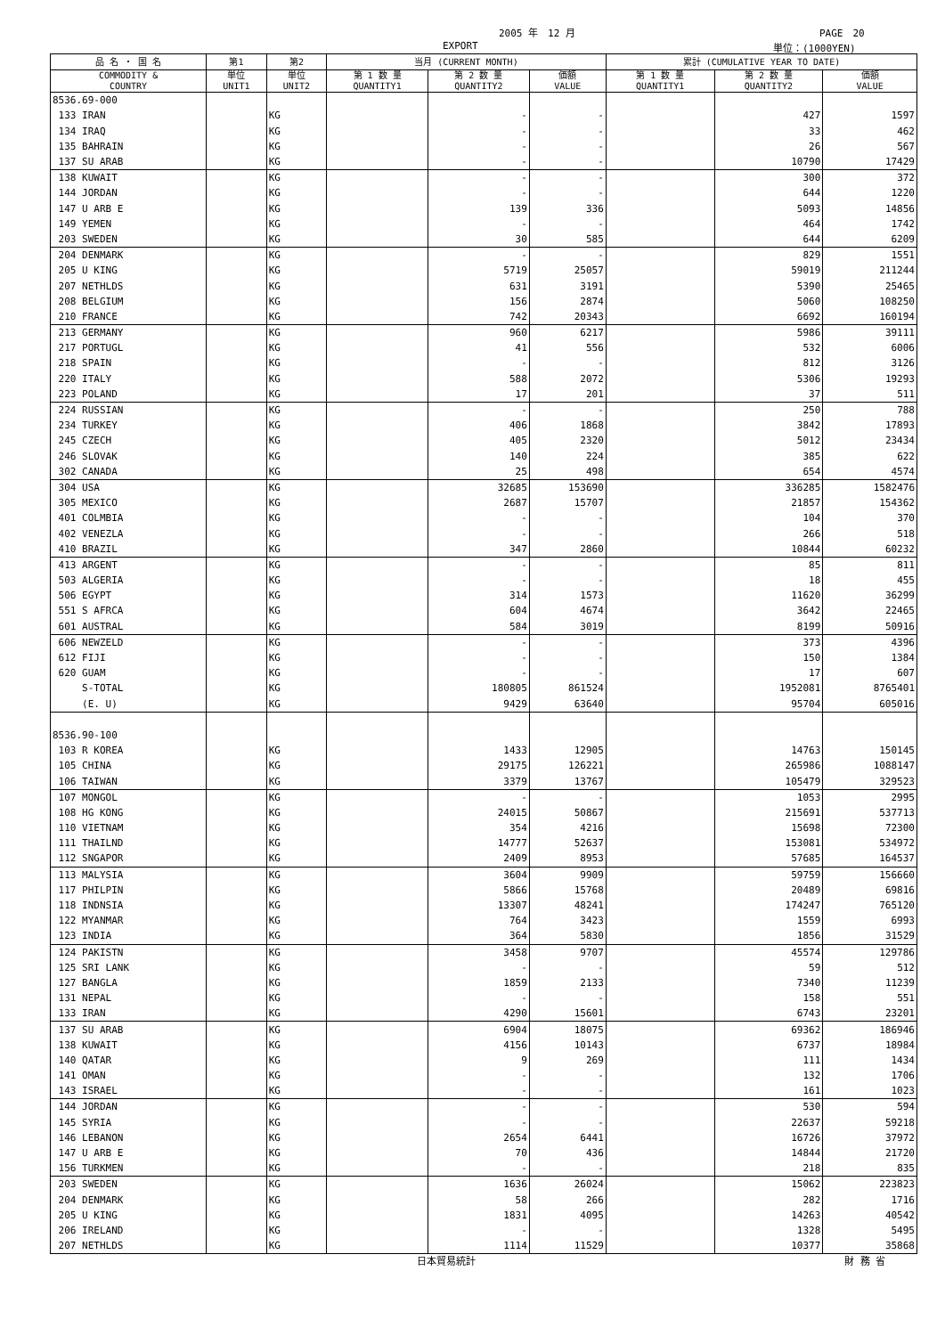2005 年　12 月 PAGE　20
EXPORT 単位：(1000YEN)
| 品 名 ・ 国 名 | 第1 | 第2 | 当月 (CURRENT MONTH) | | | 累計 (CUMULATIVE YEAR TO DATE) | | |
| --- | --- | --- | --- | --- | --- | --- | --- | --- |
| COMMODITY & COUNTRY | 単位 UNIT1 | 単位 UNIT2 | 第 1 数 量 QUANTITY1 | 第 2 数 量 QUANTITY2 | 価額 VALUE | 第 1 数 量 QUANTITY1 | 第 2 数 量 QUANTITY2 | 価額 VALUE |
| 8536.69-000 | | | | | | | | |
| 133 IRAN | | KG | | - | - | | 427 | 1597 |
| 134 IRAQ | | KG | | - | - | | 33 | 462 |
| 135 BAHRAIN | | KG | | - | - | | 26 | 567 |
| 137 SU ARAB | | KG | | - | - | | 10790 | 17429 |
| 138 KUWAIT | | KG | | - | - | | 300 | 372 |
| 144 JORDAN | | KG | | - | - | | 644 | 1220 |
| 147 U ARB E | | KG | | 139 | 336 | | 5093 | 14856 |
| 149 YEMEN | | KG | | - | - | | 464 | 1742 |
| 203 SWEDEN | | KG | | 30 | 585 | | 644 | 6209 |
| 204 DENMARK | | KG | | - | - | | 829 | 1551 |
| 205 U KING | | KG | | 5719 | 25057 | | 59019 | 211244 |
| 207 NETHLDS | | KG | | 631 | 3191 | | 5390 | 25465 |
| 208 BELGIUM | | KG | | 156 | 2874 | | 5060 | 108250 |
| 210 FRANCE | | KG | | 742 | 20343 | | 6692 | 160194 |
| 213 GERMANY | | KG | | 960 | 6217 | | 5986 | 39111 |
| 217 PORTUGL | | KG | | 41 | 556 | | 532 | 6006 |
| 218 SPAIN | | KG | | - | - | | 812 | 3126 |
| 220 ITALY | | KG | | 588 | 2072 | | 5306 | 19293 |
| 223 POLAND | | KG | | 17 | 201 | | 37 | 511 |
| 224 RUSSIAN | | KG | | - | - | | 250 | 788 |
| 234 TURKEY | | KG | | 406 | 1868 | | 3842 | 17893 |
| 245 CZECH | | KG | | 405 | 2320 | | 5012 | 23434 |
| 246 SLOVAK | | KG | | 140 | 224 | | 385 | 622 |
| 302 CANADA | | KG | | 25 | 498 | | 654 | 4574 |
| 304 USA | | KG | | 32685 | 153690 | | 336285 | 1582476 |
| 305 MEXICO | | KG | | 2687 | 15707 | | 21857 | 154362 |
| 401 COLMBIA | | KG | | - | - | | 104 | 370 |
| 402 VENEZLA | | KG | | - | - | | 266 | 518 |
| 410 BRAZIL | | KG | | 347 | 2860 | | 10844 | 60232 |
| 413 ARGENT | | KG | | - | - | | 85 | 811 |
| 503 ALGERIA | | KG | | - | - | | 18 | 455 |
| 506 EGYPT | | KG | | 314 | 1573 | | 11620 | 36299 |
| 551 S AFRCA | | KG | | 604 | 4674 | | 3642 | 22465 |
| 601 AUSTRAL | | KG | | 584 | 3019 | | 8199 | 50916 |
| 606 NEWZELD | | KG | | - | - | | 373 | 4396 |
| 612 FIJI | | KG | | - | - | | 150 | 1384 |
| 620 GUAM | | KG | | - | - | | 17 | 607 |
| S-TOTAL | | KG | | 180805 | 861524 | | 1952081 | 8765401 |
| (E. U) | | KG | | 9429 | 63640 | | 95704 | 605016 |
| 8536.90-100 | | | | | | | | |
| 103 R KOREA | | KG | | 1433 | 12905 | | 14763 | 150145 |
| 105 CHINA | | KG | | 29175 | 126221 | | 265986 | 1088147 |
| 106 TAIWAN | | KG | | 3379 | 13767 | | 105479 | 329523 |
| 107 MONGOL | | KG | | - | - | | 1053 | 2995 |
| 108 HG KONG | | KG | | 24015 | 50867 | | 215691 | 537713 |
| 110 VIETNAM | | KG | | 354 | 4216 | | 15698 | 72300 |
| 111 THAILND | | KG | | 14777 | 52637 | | 153081 | 534972 |
| 112 SNGAPOR | | KG | | 2409 | 8953 | | 57685 | 164537 |
| 113 MALYSIA | | KG | | 3604 | 9909 | | 59759 | 156660 |
| 117 PHILPIN | | KG | | 5866 | 15768 | | 20489 | 69816 |
| 118 INDNSIA | | KG | | 13307 | 48241 | | 174247 | 765120 |
| 122 MYANMAR | | KG | | 764 | 3423 | | 1559 | 6993 |
| 123 INDIA | | KG | | 364 | 5830 | | 1856 | 31529 |
| 124 PAKISTN | | KG | | 3458 | 9707 | | 45574 | 129786 |
| 125 SRI LANK | | KG | | - | - | | 59 | 512 |
| 127 BANGLA | | KG | | 1859 | 2133 | | 7340 | 11239 |
| 131 NEPAL | | KG | | - | - | | 158 | 551 |
| 133 IRAN | | KG | | 4290 | 15601 | | 6743 | 23201 |
| 137 SU ARAB | | KG | | 6904 | 18075 | | 69362 | 186946 |
| 138 KUWAIT | | KG | | 4156 | 10143 | | 6737 | 18984 |
| 140 QATAR | | KG | | 9 | 269 | | 111 | 1434 |
| 141 OMAN | | KG | | - | - | | 132 | 1706 |
| 143 ISRAEL | | KG | | - | - | | 161 | 1023 |
| 144 JORDAN | | KG | | - | - | | 530 | 594 |
| 145 SYRIA | | KG | | - | - | | 22637 | 59218 |
| 146 LEBANON | | KG | | 2654 | 6441 | | 16726 | 37972 |
| 147 U ARB E | | KG | | 70 | 436 | | 14844 | 21720 |
| 156 TURKMEN | | KG | | - | - | | 218 | 835 |
| 203 SWEDEN | | KG | | 1636 | 26024 | | 15062 | 223823 |
| 204 DENMARK | | KG | | 58 | 266 | | 282 | 1716 |
| 205 U KING | | KG | | 1831 | 4095 | | 14263 | 40542 |
| 206 IRELAND | | KG | | - | - | | 1328 | 5495 |
| 207 NETHLDS | | KG | | 1114 | 11529 | | 10377 | 35868 |
日本貿易統計 財 務 省